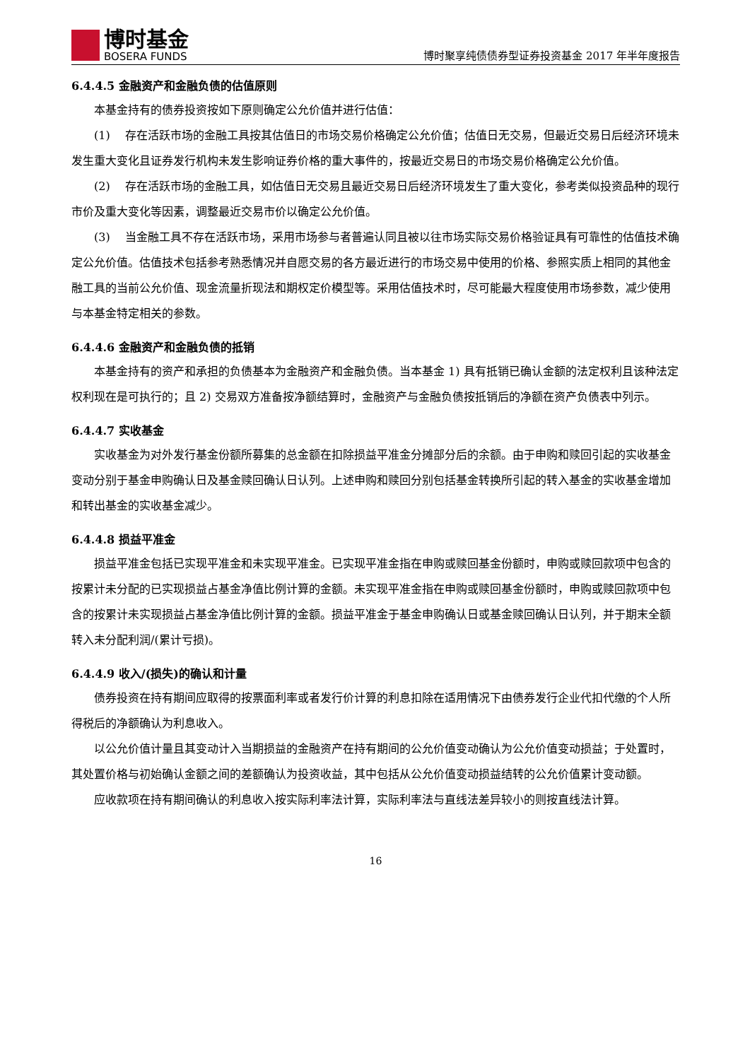博时基金
BOSERA FUNDS
博时聚享纯债债券型证券投资基金 2017 年半年度报告
6.4.4.5 金融资产和金融负债的估值原则
本基金持有的债券投资按如下原则确定公允价值并进行估值：
(1)　 存在活跃市场的金融工具按其估值日的市场交易价格确定公允价值；估值日无交易，但最近交易日后经济环境未发生重大变化且证券发行机构未发生影响证券价格的重大事件的，按最近交易日的市场交易价格确定公允价值。
(2)　 存在活跃市场的金融工具，如估值日无交易且最近交易日后经济环境发生了重大变化，参考类似投资品种的现行市价及重大变化等因素，调整最近交易市价以确定公允价值。
(3)　 当金融工具不存在活跃市场，采用市场参与者普遍认同且被以往市场实际交易价格验证具有可靠性的估值技术确定公允价值。估值技术包括参考熟悉情况并自愿交易的各方最近进行的市场交易中使用的价格、参照实质上相同的其他金融工具的当前公允价值、现金流量折现法和期权定价模型等。采用估值技术时，尽可能最大程度使用市场参数，减少使用与本基金特定相关的参数。
6.4.4.6 金融资产和金融负债的抵销
本基金持有的资产和承担的负债基本为金融资产和金融负债。当本基金 1) 具有抵销已确认金额的法定权利且该种法定权利现在是可执行的；且 2) 交易双方准备按净额结算时，金融资产与金融负债按抵销后的净额在资产负债表中列示。
6.4.4.7 实收基金
实收基金为对外发行基金份额所募集的总金额在扣除损益平准金分摊部分后的余额。由于申购和赎回引起的实收基金变动分别于基金申购确认日及基金赎回确认日认列。上述申购和赎回分别包括基金转换所引起的转入基金的实收基金增加和转出基金的实收基金减少。
6.4.4.8 损益平准金
损益平准金包括已实现平准金和未实现平准金。已实现平准金指在申购或赎回基金份额时，申购或赎回款项中包含的按累计未分配的已实现损益占基金净值比例计算的金额。未实现平准金指在申购或赎回基金份额时，申购或赎回款项中包含的按累计未实现损益占基金净值比例计算的金额。损益平准金于基金申购确认日或基金赎回确认日认列，并于期末全额转入未分配利润/(累计亏损)。
6.4.4.9 收入/(损失)的确认和计量
债券投资在持有期间应取得的按票面利率或者发行价计算的利息扣除在适用情况下由债券发行企业代扣代缴的个人所得税后的净额确认为利息收入。
以公允价值计量且其变动计入当期损益的金融资产在持有期间的公允价值变动确认为公允价值变动损益；于处置时，其处置价格与初始确认金额之间的差额确认为投资收益，其中包括从公允价值变动损益结转的公允价值累计变动额。
应收款项在持有期间确认的利息收入按实际利率法计算，实际利率法与直线法差异较小的则按直线法计算。
16